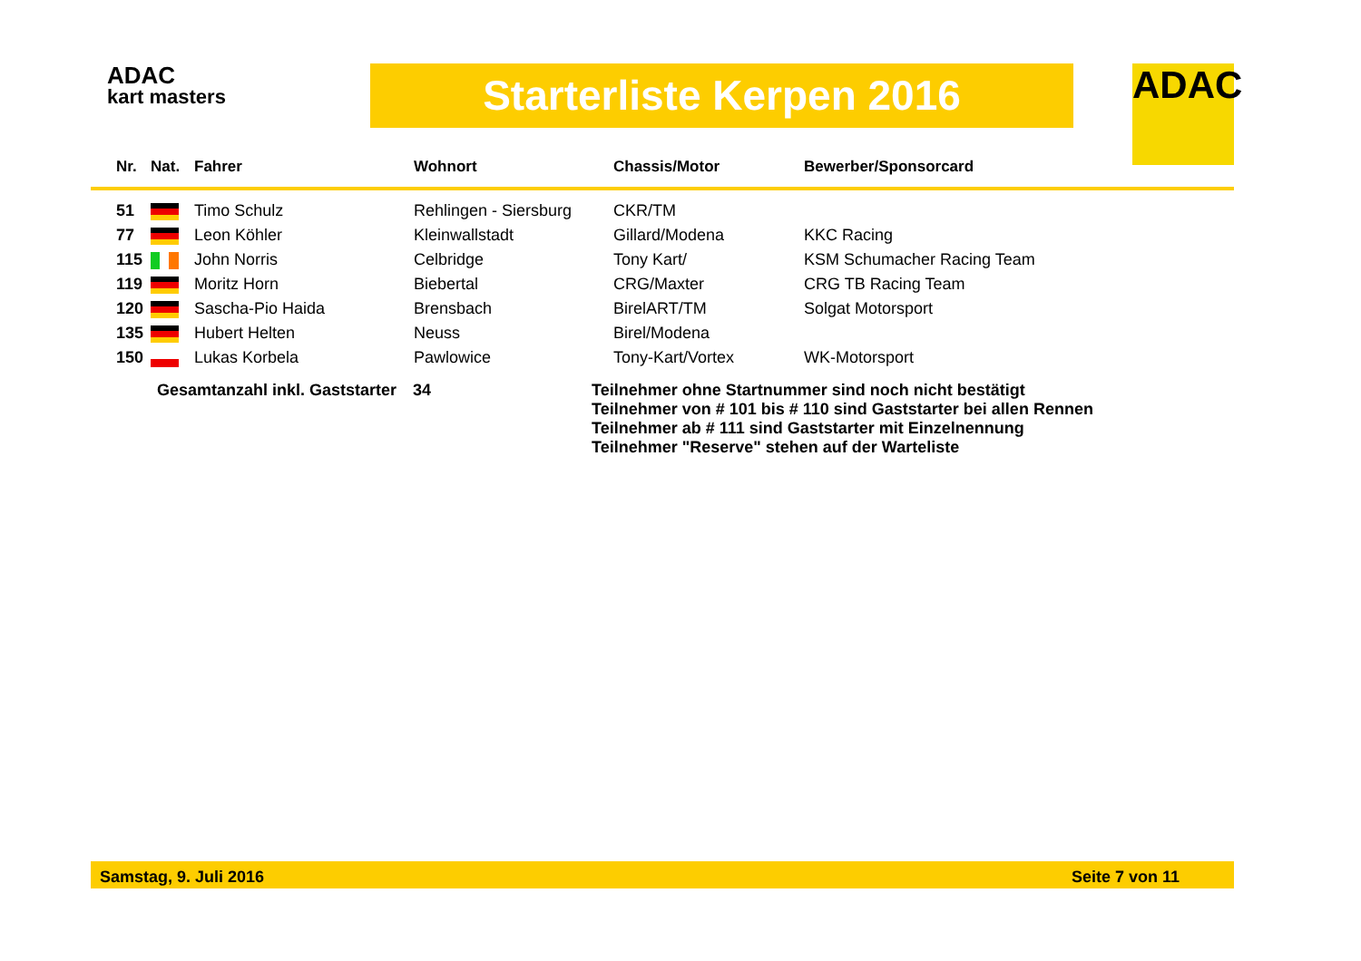ADAC
kart masters
Starterliste Kerpen 2016 ADAC
| Nr. | Nat. | Fahrer | Wohnort | Chassis/Motor | Bewerber/Sponsorcard |
| --- | --- | --- | --- | --- | --- |
| 51 | | Timo Schulz | Rehlingen - Siersburg | CKR/TM | |
| 77 | | Leon Köhler | Kleinwallstadt | Gillard/Modena | KKC Racing |
| 115 | | John Norris | Celbridge | Tony Kart/ | KSM Schumacher Racing Team |
| 119 | | Moritz Horn | Biebertal | CRG/Maxter | CRG TB Racing Team |
| 120 | | Sascha-Pio Haida | Brensbach | BirelART/TM | Solgat Motorsport |
| 135 | | Hubert Helten | Neuss | Birel/Modena | |
| 150 | | Lukas Korbela | Pawlowice | Tony-Kart/Vortex | WK-Motorsport |
Gesamtanzahl inkl. Gaststarter
34
Teilnehmer ohne Startnummer sind noch nicht bestätigt
Teilnehmer von # 101 bis # 110 sind Gaststarter bei allen Rennen
Teilnehmer ab # 111 sind Gaststarter mit Einzelnennung
Teilnehmer "Reserve" stehen auf der Warteliste
Samstag, 9. Juli 2016 Seite 7 von 11